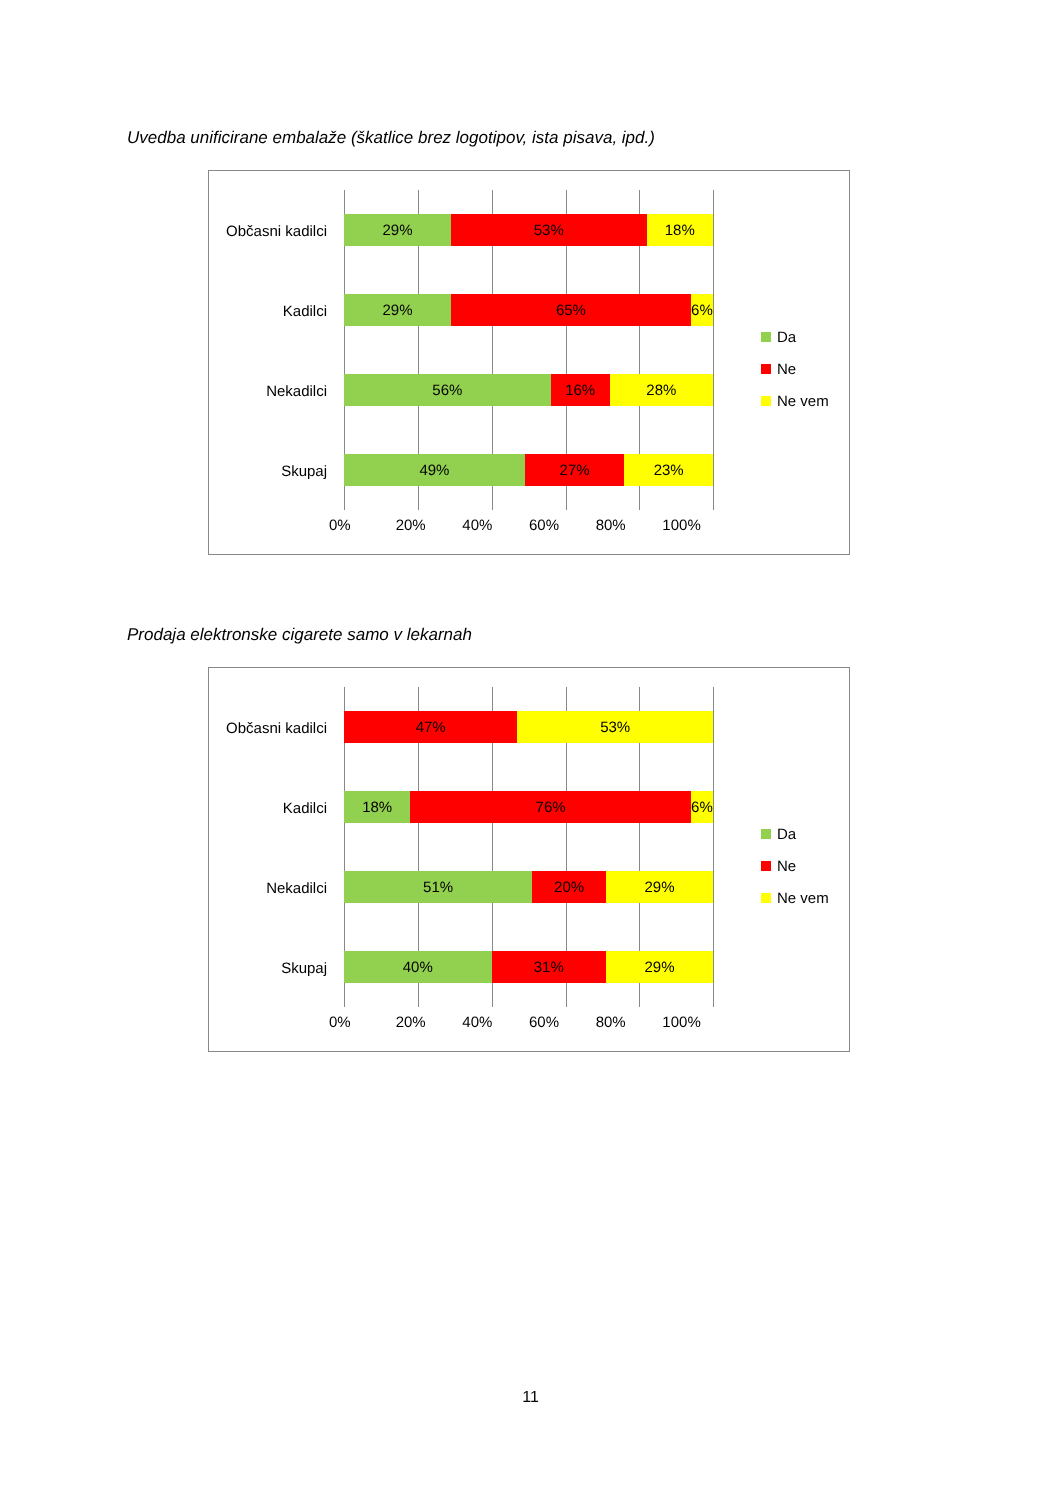Uvedba unificirane embalaže (škatlice brez logotipov, ista pisava, ipd.)
Občasni kadilci
29% 53% 18%
Kadilci
29% 65% 6%
Nekadilci
56% 16% 28%
Skupaj
49% 27% 23%
0% 20% 40% 60% 80% 100%
Da
Ne
Ne vem
Prodaja elektronske cigarete samo v lekarnah
Občasni kadilci
47% 53%
Kadilci
18% 76% 6%
Nekadilci
51% 20% 29%
Skupaj
40% 31% 29%
0% 20% 40% 60% 80% 100%
Da
Ne
Ne vem
11